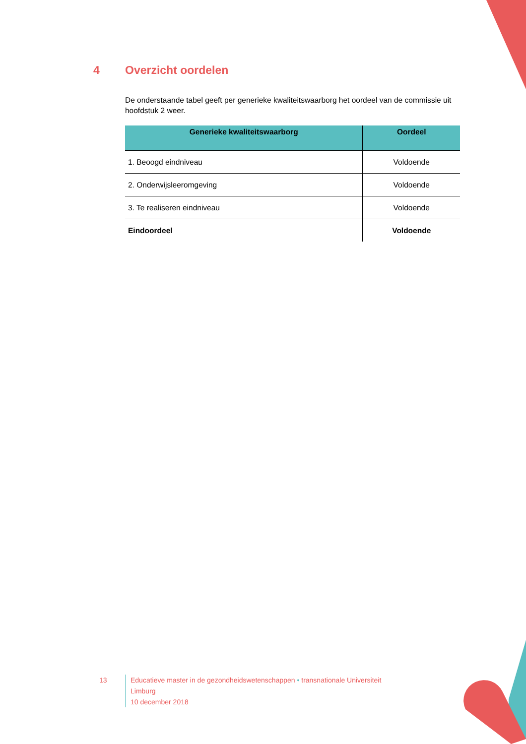4 Overzicht oordelen
De onderstaande tabel geeft per generieke kwaliteitswaarborg het oordeel van de commissie uit hoofdstuk 2 weer.
| Generieke kwaliteitswaarborg | Oordeel |
| --- | --- |
| 1. Beoogd eindniveau | Voldoende |
| 2. Onderwijsleeromgeving | Voldoende |
| 3. Te realiseren eindniveau | Voldoende |
| Eindoordeel | Voldoende |
13 Educatieve master in de gezondheidswetenschappen • transnationale Universiteit Limburg
10 december 2018